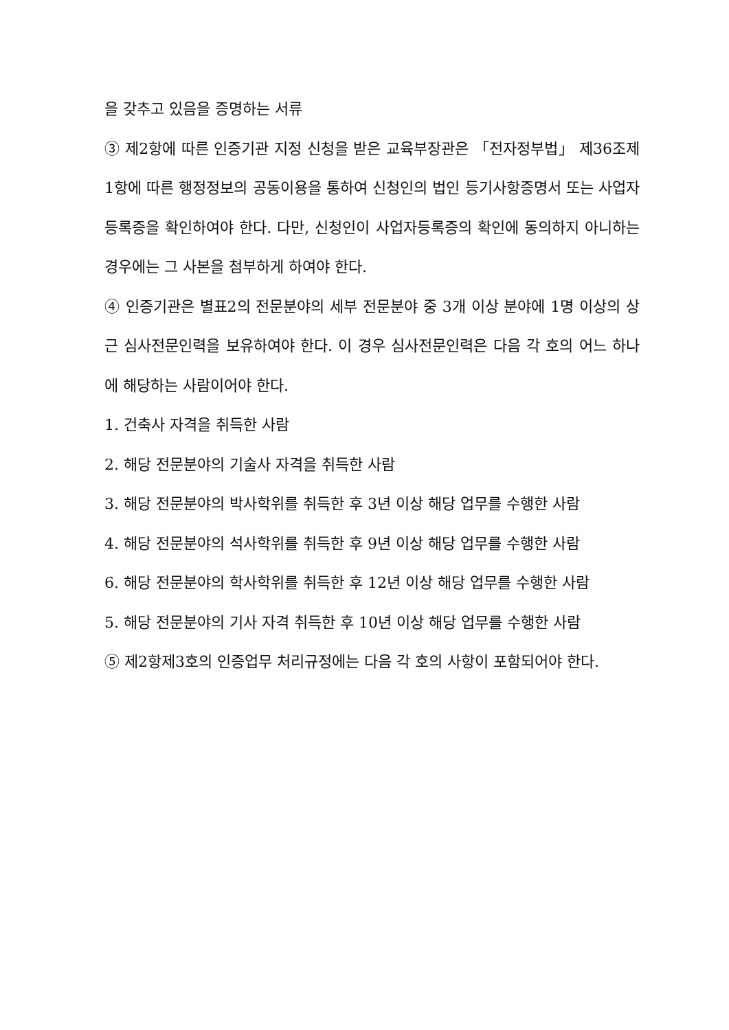을 갖추고 있음을 증명하는 서류
③ 제2항에 따른 인증기관 지정 신청을 받은 교육부장관은 「전자정부법」 제36조제1항에 따른 행정정보의 공동이용을 통하여 신청인의 법인 등기사항증명서 또는 사업자등록증을 확인하여야 한다. 다만, 신청인이 사업자등록증의 확인에 동의하지 아니하는 경우에는 그 사본을 첨부하게 하여야 한다.
④ 인증기관은 별표2의 전문분야의 세부 전문분야 중 3개 이상 분야에 1명 이상의 상근 심사전문인력을 보유하여야 한다. 이 경우 심사전문인력은 다음 각 호의 어느 하나에 해당하는 사람이어야 한다.
1. 건축사 자격을 취득한 사람
2. 해당 전문분야의 기술사 자격을 취득한 사람
3. 해당 전문분야의 박사학위를 취득한 후 3년 이상 해당 업무를 수행한 사람
4. 해당 전문분야의 석사학위를 취득한 후 9년 이상 해당 업무를 수행한 사람
6. 해당 전문분야의 학사학위를 취득한 후 12년 이상 해당 업무를 수행한 사람
5. 해당 전문분야의 기사 자격 취득한 후 10년 이상 해당 업무를 수행한 사람
⑤ 제2항제3호의 인증업무 처리규정에는 다음 각 호의 사항이 포함되어야 한다.